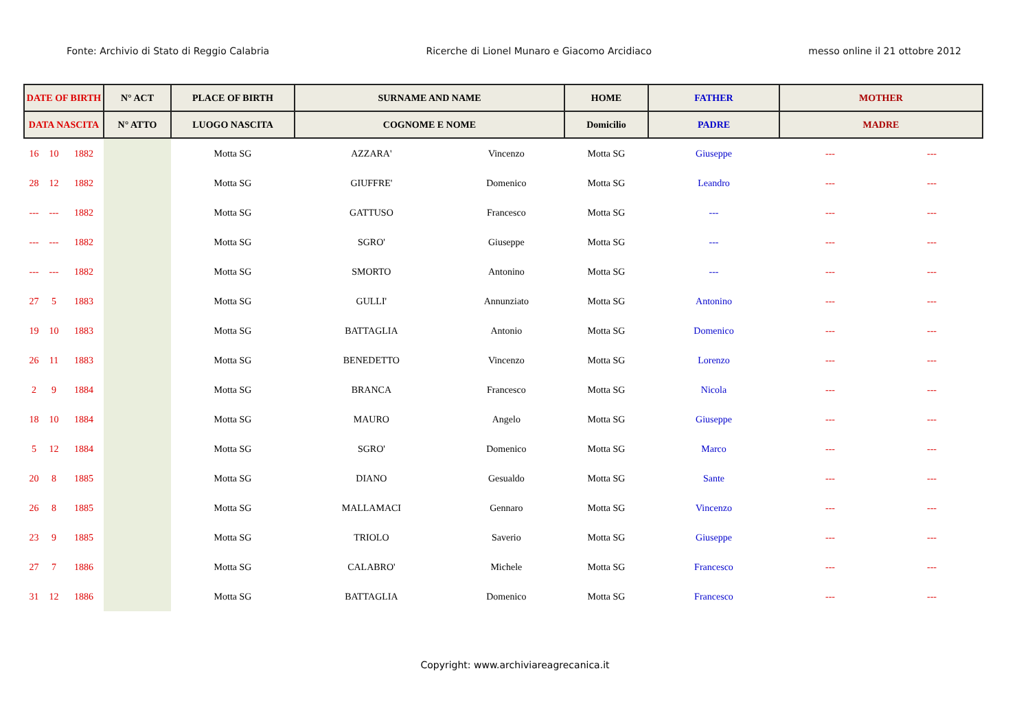Fonte: Archivio di Stato di Reggio Calabria Ricerche di Lionel Munaro e Giacomo Arcidiaco messo online il 21 ottobre 2012
| DATE OF BIRTH | | | N° ACT | PLACE OF BIRTH | SURNAME AND NAME | | HOME | FATHER | MOTHER | |
| --- | --- | --- | --- | --- | --- | --- | --- | --- | --- | --- |
| DATA NASCITA | | | N° ATTO | LUOGO NASCITA | COGNOME E NOME | | Domicilio | PADRE | MADRE | |
| 16 | 10 | 1882 | | Motta SG | AZZARA' | Vincenzo | Motta SG | Giuseppe | --- | --- |
| 28 | 12 | 1882 | | Motta SG | GIUFFRE' | Domenico | Motta SG | Leandro | --- | --- |
| --- | --- | 1882 | | Motta SG | GATTUSO | Francesco | Motta SG | --- | --- | --- |
| --- | --- | 1882 | | Motta SG | SGRO' | Giuseppe | Motta SG | --- | --- | --- |
| --- | --- | 1882 | | Motta SG | SMORTO | Antonino | Motta SG | --- | --- | --- |
| 27 | 5 | 1883 | | Motta SG | GULLI' | Annunziato | Motta SG | Antonino | --- | --- |
| 19 | 10 | 1883 | | Motta SG | BATTAGLIA | Antonio | Motta SG | Domenico | --- | --- |
| 26 | 11 | 1883 | | Motta SG | BENEDETTO | Vincenzo | Motta SG | Lorenzo | --- | --- |
| 2 | 9 | 1884 | | Motta SG | BRANCA | Francesco | Motta SG | Nicola | --- | --- |
| 18 | 10 | 1884 | | Motta SG | MAURO | Angelo | Motta SG | Giuseppe | --- | --- |
| 5 | 12 | 1884 | | Motta SG | SGRO' | Domenico | Motta SG | Marco | --- | --- |
| 20 | 8 | 1885 | | Motta SG | DIANO | Gesualdo | Motta SG | Sante | --- | --- |
| 26 | 8 | 1885 | | Motta SG | MALLAMACI | Gennaro | Motta SG | Vincenzo | --- | --- |
| 23 | 9 | 1885 | | Motta SG | TRIOLO | Saverio | Motta SG | Giuseppe | --- | --- |
| 27 | 7 | 1886 | | Motta SG | CALABRO' | Michele | Motta SG | Francesco | --- | --- |
| 31 | 12 | 1886 | | Motta SG | BATTAGLIA | Domenico | Motta SG | Francesco | --- | --- |
Copyright: www.archiviareagrecanica.it